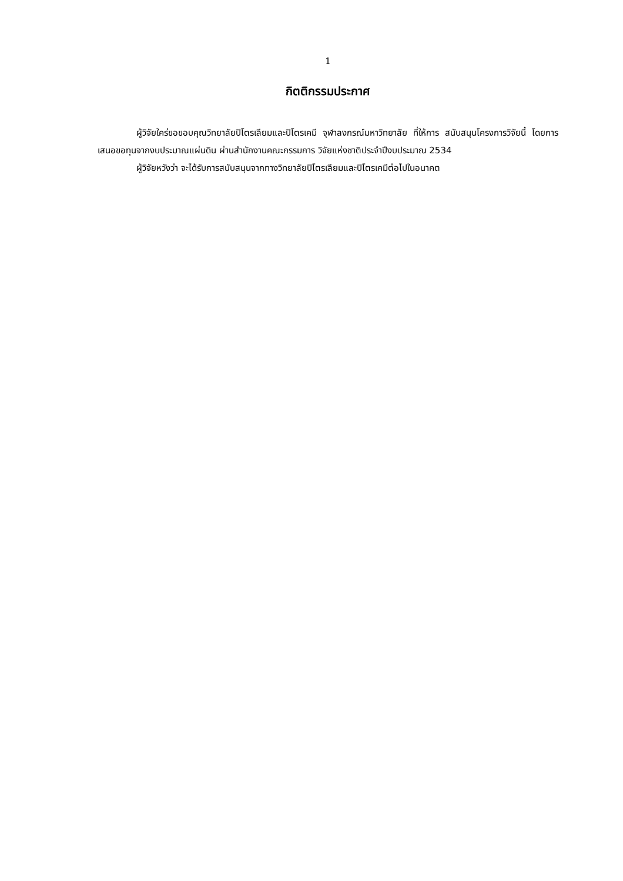1
กิตติกรรมประกาศ
ผู้วิจัยใคร่ขอขอบคุณวิทยาลัยปิโตรเลียมและปิโตรเคมี จุฬาลงกรณ์มหาวิทยาลัย ที่ให้การ สนับสนุนโครงการวิจัยนี้ โดยการเสนอขอทุนจากงบประมาณแผ่นดิน ผ่านสำนักงานคณะกรรมการ วิจัยแห่งชาติประจำปีงบประมาณ 2534
ผู้วิจัยหวังว่า จะได้รับการสนับสนุนจากทางวิทยาลัยปิโตรเลียมและปิโตรเคมีต่อไปในอนาคต